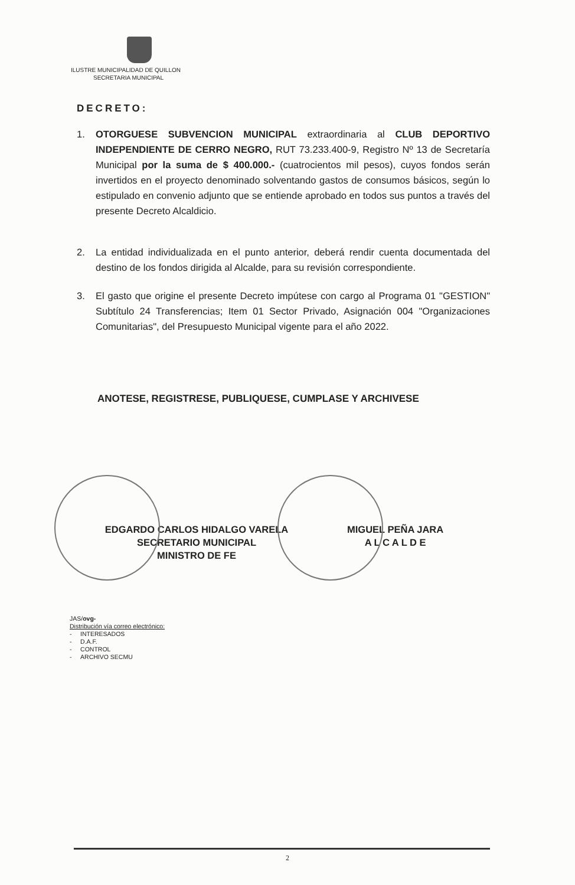ILUSTRE MUNICIPALIDAD DE QUILLON
SECRETARIA MUNICIPAL
DECRETO:
1. OTORGUESE SUBVENCION MUNICIPAL extraordinaria al CLUB DEPORTIVO INDEPENDIENTE DE CERRO NEGRO, RUT 73.233.400-9, Registro Nº 13 de Secretaría Municipal por la suma de $ 400.000.- (cuatrocientos mil pesos), cuyos fondos serán invertidos en el proyecto denominado solventando gastos de consumos básicos, según lo estipulado en convenio adjunto que se entiende aprobado en todos sus puntos a través del presente Decreto Alcaldicio.
2. La entidad individualizada en el punto anterior, deberá rendir cuenta documentada del destino de los fondos dirigida al Alcalde, para su revisión correspondiente.
3. El gasto que origine el presente Decreto impútese con cargo al Programa 01 "GESTION" Subtítulo 24 Transferencias; Item 01 Sector Privado, Asignación 004 "Organizaciones Comunitarias", del Presupuesto Municipal vigente para el año 2022.
ANOTESE, REGISTRESE, PUBLIQUESE, CUMPLASE Y ARCHIVESE
EDGARDO CARLOS HIDALGO VARELA
SECRETARIO MUNICIPAL
MINISTRO DE FE
MIGUEL PEÑA JARA
A L C A L D E
JAS/ovg-
Distribución vía correo electrónico:
- INTERESADOS
- D.A.F.
- CONTROL
- ARCHIVO SECMU
2